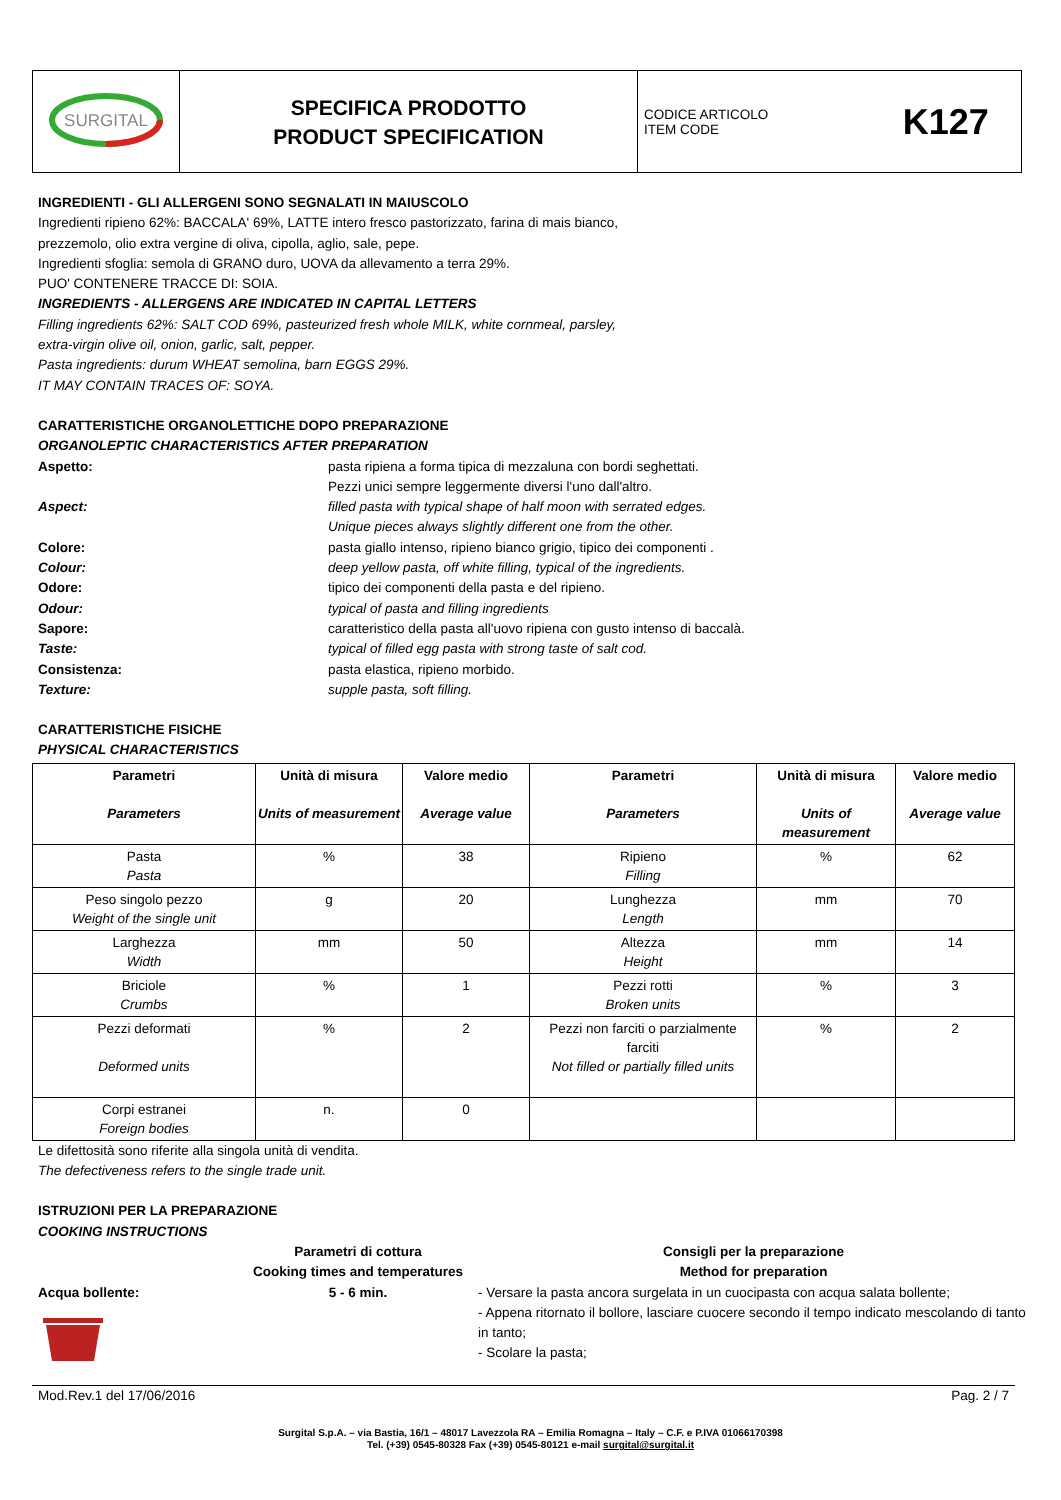| SURGITAL | SPECIFICA PRODOTTO PRODUCT SPECIFICATION | CODICE ARTICOLO ITEM CODE | K127 |
INGREDIENTI - GLI ALLERGENI SONO SEGNALATI IN MAIUSCOLO
Ingredienti ripieno 62%: BACCALA' 69%, LATTE intero fresco pastorizzato, farina di mais bianco,
prezzemolo, olio extra vergine di oliva, cipolla, aglio, sale, pepe.
Ingredienti sfoglia: semola di GRANO duro, UOVA da allevamento a terra 29%.
PUO' CONTENERE TRACCE DI: SOIA.
INGREDIENTS - ALLERGENS ARE INDICATED IN CAPITAL LETTERS
Filling ingredients 62%: SALT COD 69%, pasteurized fresh whole MILK, white cornmeal, parsley,
extra-virgin olive oil, onion, garlic, salt, pepper.
Pasta ingredients: durum WHEAT semolina, barn EGGS 29%.
IT MAY CONTAIN TRACES OF: SOYA.
CARATTERISTICHE ORGANOLETTICHE DOPO PREPARAZIONE
ORGANOLEPTIC CHARACTERISTICS AFTER PREPARATION
Aspetto: pasta ripiena a forma tipica di mezzaluna con bordi seghettati.
Pezzi unici sempre leggermente diversi l'uno dall'altro. Aspect: filled pasta with typical shape of half moon with serrated edges.
Unique pieces always slightly different one from the other. Colore: pasta giallo intenso, ripieno bianco grigio, tipico dei componenti . Colour: deep yellow pasta, off white filling, typical of the ingredients. Odore: tipico dei componenti della pasta e del ripieno. Odour: typical of pasta and filling ingredients Sapore: caratteristico della pasta all'uovo ripiena con gusto intenso di baccalà. Taste: typical of filled egg pasta with strong taste of salt cod. Consistenza: pasta elastica, ripieno morbido. Texture: supple pasta, soft filling.
CARATTERISTICHE FISICHE
PHYSICAL CHARACTERISTICS
| Parametri Parameters | Unità di misura Units of measurement | Valore medio Average value | Parametri Parameters | Unità di misura Units of measurement | Valore medio Average value |
| --- | --- | --- | --- | --- | --- |
| Pasta Pasta | % | 38 | Ripieno Filling | % | 62 |
| Peso singolo pezzo Weight of the single unit | g | 20 | Lunghezza Length | mm | 70 |
| Larghezza Width | mm | 50 | Altezza Height | mm | 14 |
| Briciole Crumbs | % | 1 | Pezzi rotti Broken units | % | 3 |
| Pezzi deformati Deformed units | % | 2 | Pezzi non farciti o parzialmente farciti Not filled or partially filled units | % | 2 |
| Corpi estranei Foreign bodies | n. | 0 | | | |
Le difettosità sono riferite alla singola unità di vendita.
The defectiveness refers to the single trade unit.
ISTRUZIONI PER LA PREPARAZIONE
COOKING INSTRUCTIONS
Parametri di cottura
Cooking times and temperatures Consigli per la preparazione
Method for preparation Acqua bollente:
5 - 6 min. - Versare la pasta ancora surgelata in un cuocipasta con acqua salata bollente;
- Appena ritornato il bollore, lasciare cuocere secondo il tempo indicato mescolando di tanto in tanto;
- Scolare la pasta;
Mod.Rev.1 del 17/06/2016 Pag. 2 / 7
Surgital S.p.A. – via Bastia, 16/1 – 48017 Lavezzola RA – Emilia Romagna – Italy – C.F. e P.IVA 01066170398
Tel. (+39) 0545-80328 Fax (+39) 0545-80121 e-mail surgital@surgital.it